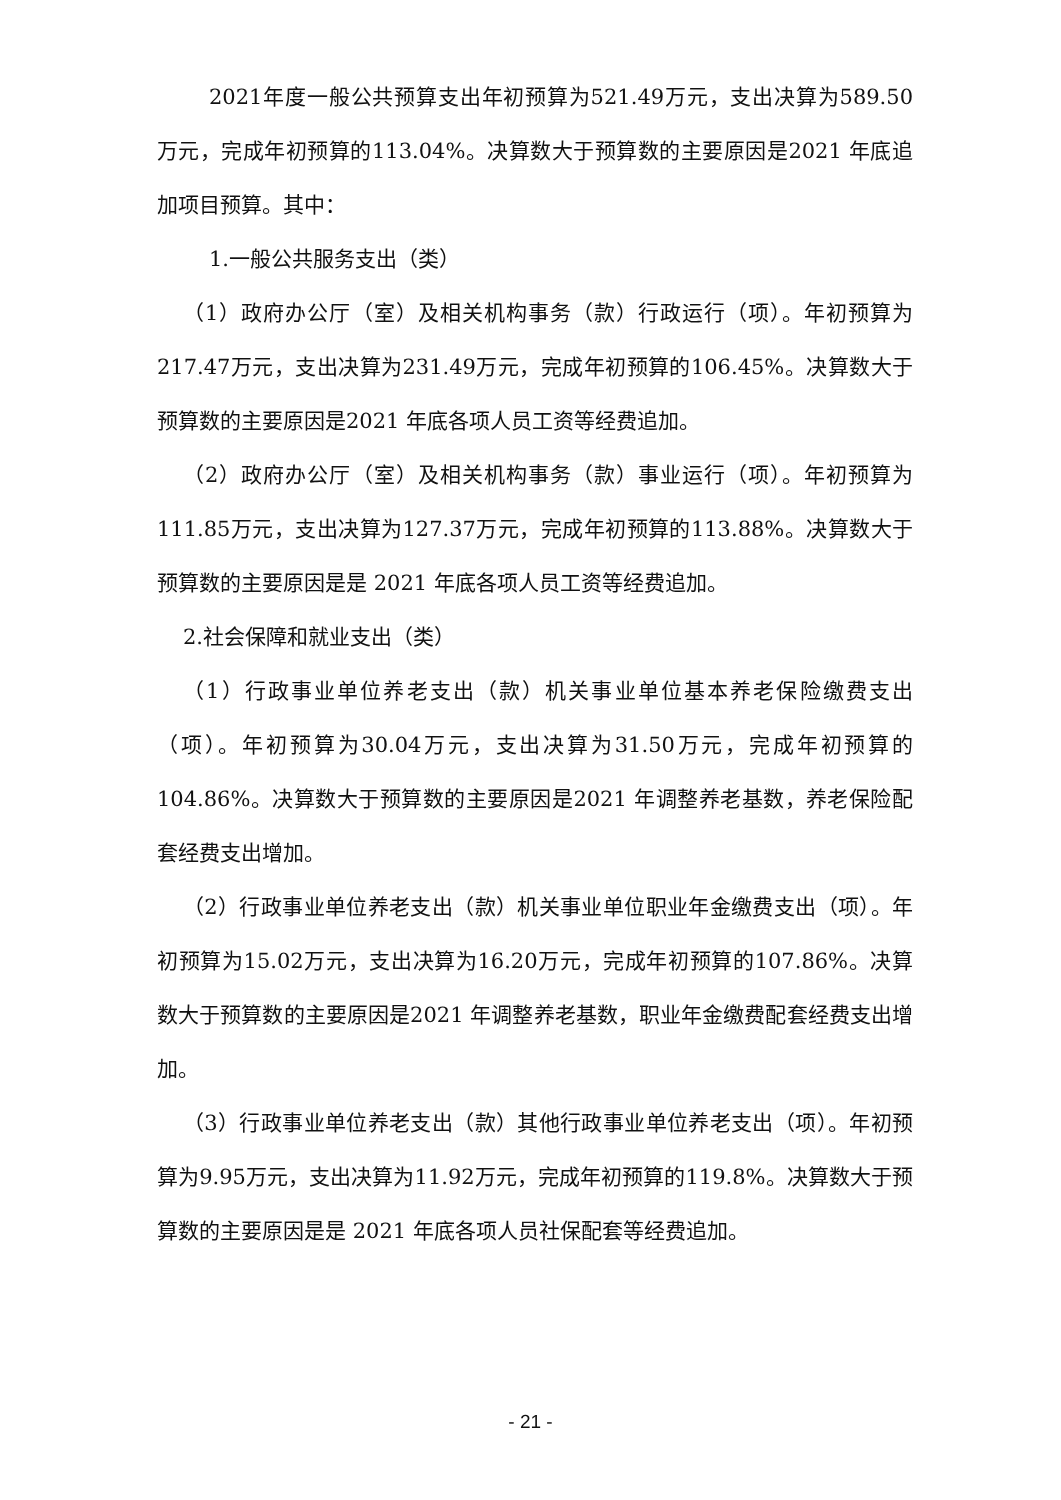2021年度一般公共预算支出年初预算为521.49万元，支出决算为589.50万元，完成年初预算的113.04%。决算数大于预算数的主要原因是2021 年底追加项目预算。其中：
1.一般公共服务支出（类）
（1）政府办公厅（室）及相关机构事务（款）行政运行（项）。年初预算为217.47万元，支出决算为231.49万元，完成年初预算的106.45%。决算数大于预算数的主要原因是2021 年底各项人员工资等经费追加。
（2）政府办公厅（室）及相关机构事务（款）事业运行（项）。年初预算为111.85万元，支出决算为127.37万元，完成年初预算的113.88%。决算数大于预算数的主要原因是是 2021 年底各项人员工资等经费追加。
2.社会保障和就业支出（类）
（1）行政事业单位养老支出（款）机关事业单位基本养老保险缴费支出（项）。年初预算为30.04万元，支出决算为31.50万元，完成年初预算的104.86%。决算数大于预算数的主要原因是2021 年调整养老基数，养老保险配套经费支出增加。
（2）行政事业单位养老支出（款）机关事业单位职业年金缴费支出（项）。年初预算为15.02万元，支出决算为16.20万元，完成年初预算的107.86%。决算数大于预算数的主要原因是2021 年调整养老基数，职业年金缴费配套经费支出增加。
（3）行政事业单位养老支出（款）其他行政事业单位养老支出（项）。年初预算为9.95万元，支出决算为11.92万元，完成年初预算的119.8%。决算数大于预算数的主要原因是是 2021 年底各项人员社保配套等经费追加。
- 21 -